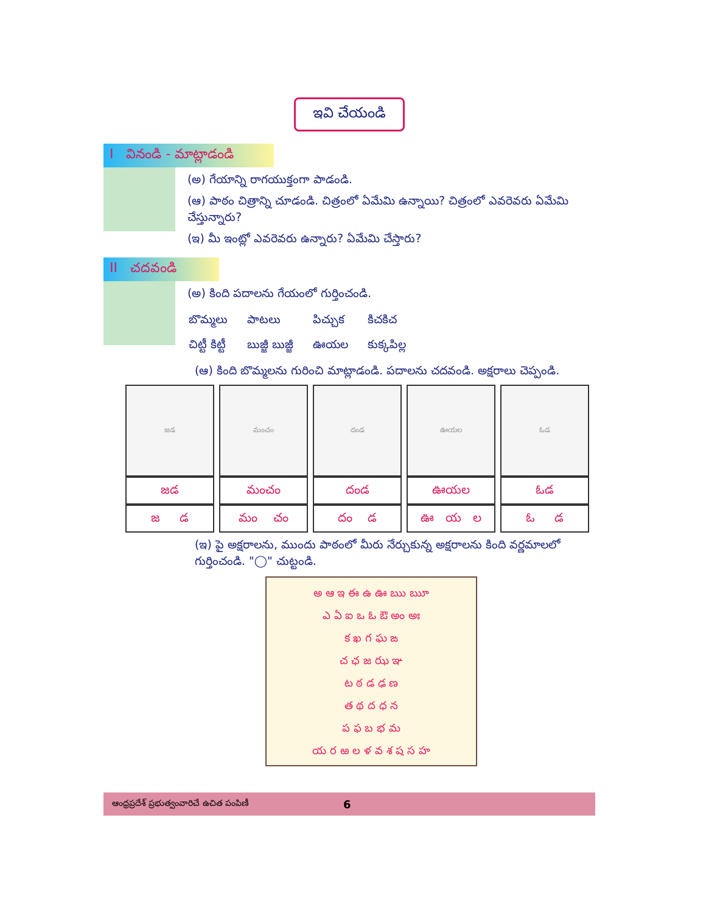ఇవి చేయండి
I వినండి - మాట్లాడండి
(అ) గేయాన్ని రాగయుక్తంగా పాడండి.
(ఆ) పాఠం చిత్రాన్ని చూడండి. చిత్రంలో ఏమేమి ఉన్నాయి? చిత్రంలో ఎవరెవరు ఏమేమి చేస్తున్నారు?
(ఇ) మీ ఇంట్లో ఎవరెవరు ఉన్నారు? ఏమేమి చేస్తారు?
II చదవండి
(అ) కింది పదాలను గేయంలో గుర్తించండి.
| బొమ్మలు | పాటలు | పిచ్చుక | కిచకిచ |
| చిట్టీ కిట్టీ | బుజ్జీ బుజ్జీ | ఊయల | కుక్కపిల్ల |
(ఆ) కింది బొమ్మలను గురించి మాట్లాడండి. పదాలను చదవండి. అక్షరాలు చెప్పండి.
| జడ | మంచం | దండ | ఊయల | ఓడ |
| జడ | మంచం | దండ | ఊయల | ఓడ |
| జ డ | మం చం | దం డ | ఊ య ల | ఓ డ |
(ఇ) పై అక్షరాలను, ముందు పాఠంలో మీరు నేర్చుకున్న అక్షరాలను కింది వర్ణమాలలో గుర్తించండి. "◯" చుట్టండి.
అ ఆ ఇ ఈ ఉ ఊ ఋ ౠ
ఎ ఏ ఐ ఒ ఓ ఔ అం అః
క ఖ గ ఘ ఙ
చ ఛ జ ఝ ఞ
ట ఠ డ ఢ ణ
త థ ద ధ న
ప ఫ బ భ మ
య ర ఱ ల ళ వ శ ష స హ
ఆంధ్రప్రదేశ్ ప్రభుత్వంవారిచే ఉచిత పంపిణీ 6